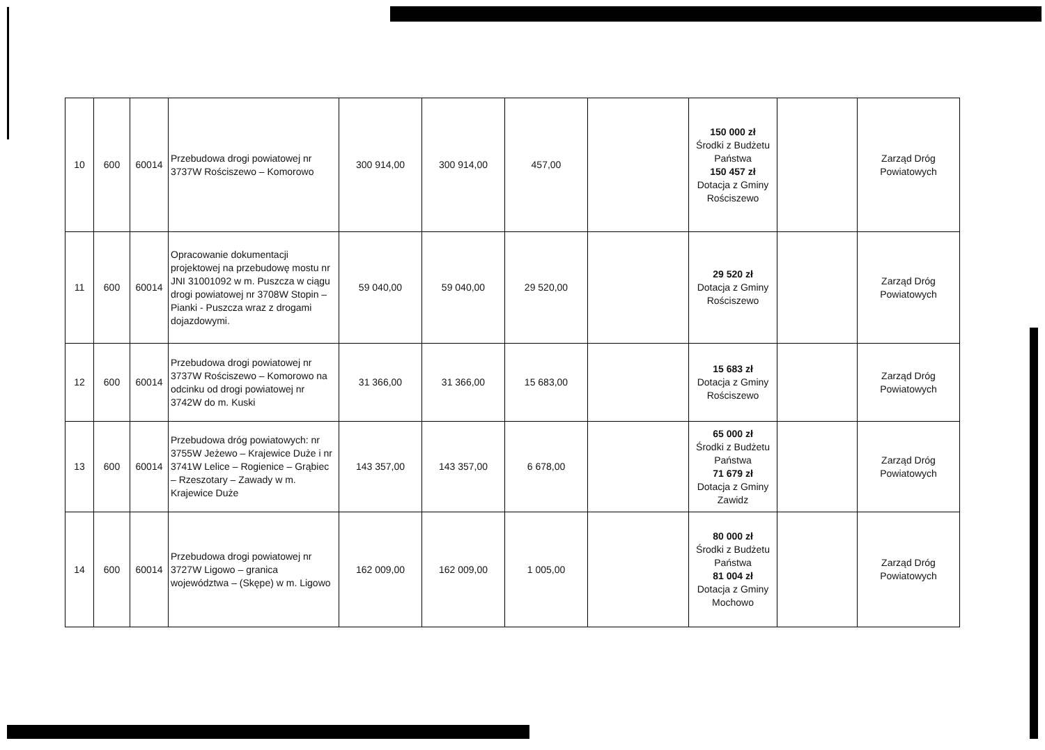| 10 | 600 | 60014 | Przebudowa drogi powiatowej nr 3737W Rościszewo – Komorowo | 300 914,00 | 300 914,00 | 457,00 | | 150 000 zł Środki z Budżetu Państwa 150 457 zł Dotacja z Gminy Rościszewo | | Zarząd Dróg Powiatowych |
| 11 | 600 | 60014 | Opracowanie dokumentacji projektowej na przebudowę mostu nr JNI 31001092 w m. Puszcza w ciągu drogi powiatowej nr 3708W Stopin – Pianki - Puszcza wraz z drogami dojazdowymi. | 59 040,00 | 59 040,00 | 29 520,00 | | 29 520 zł Dotacja z Gminy Rościszewo | | Zarząd Dróg Powiatowych |
| 12 | 600 | 60014 | Przebudowa drogi powiatowej nr 3737W Rościszewo – Komorowo na odcinku od drogi powiatowej nr 3742W do m. Kuski | 31 366,00 | 31 366,00 | 15 683,00 | | 15 683 zł Dotacja z Gminy Rościszewo | | Zarząd Dróg Powiatowych |
| 13 | 600 | 60014 | Przebudowa dróg powiatowych: nr 3755W Jeżewo – Krajewice Duże i nr 3741W Lelice – Rogienice – Grąbiec – Rzeszotary – Zawady w m. Krajewice Duże | 143 357,00 | 143 357,00 | 6 678,00 | | 65 000 zł Środki z Budżetu Państwa 71 679 zł Dotacja z Gminy Zawidz | | Zarząd Dróg Powiatowych |
| 14 | 600 | 60014 | Przebudowa drogi powiatowej nr 3727W Ligowo – granica województwa – (Skępe) w m. Ligowo | 162 009,00 | 162 009,00 | 1 005,00 | | 80 000 zł Środki z Budżetu Państwa 81 004 zł Dotacja z Gminy Mochowo | | Zarząd Dróg Powiatowych |